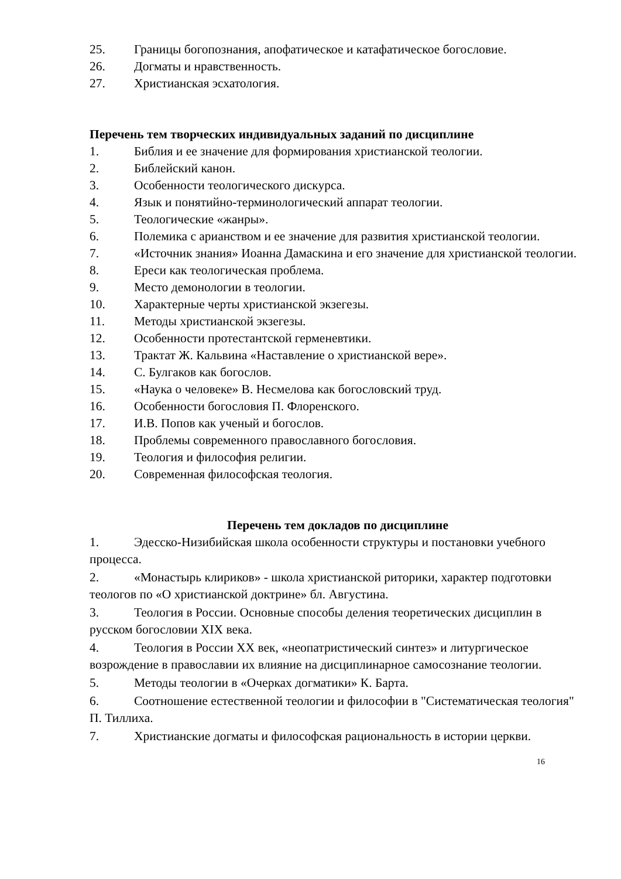25. Границы богопознания, апофатическое и катафатическое богословие.
26. Догматы и нравственность.
27. Христианская эсхатология.
Перечень тем творческих индивидуальных заданий по дисциплине
1. Библия и ее значение для формирования христианской теологии.
2. Библейский канон.
3. Особенности теологического дискурса.
4. Язык и понятийно-терминологический аппарат теологии.
5. Теологические «жанры».
6. Полемика с арианством и ее значение для развития христианской теологии.
7. «Источник знания» Иоанна Дамаскина и его значение для христианской теологии.
8. Ереси как теологическая проблема.
9. Место демонологии в теологии.
10. Характерные черты христианской экзегезы.
11. Методы христианской экзегезы.
12. Особенности протестантской герменевтики.
13. Трактат Ж. Кальвина «Наставление о христианской вере».
14. С. Булгаков как богослов.
15. «Наука о человеке» В. Несмелова как богословский труд.
16. Особенности богословия П. Флоренского.
17. И.В. Попов как ученый и богослов.
18. Проблемы современного православного богословия.
19. Теология и философия религии.
20. Современная философская теология.
Перечень тем докладов по дисциплине
1. Эдесско-Низибийская школа особенности структуры и постановки учебного процесса.
2. «Монастырь клириков» - школа христианской риторики, характер подготовки теологов по «О христианской доктрине» бл. Августина.
3. Теология в России. Основные способы деления теоретических дисциплин в русском богословии XIX века.
4. Теология в России XX век, «неопатристический синтез» и литургическое возрождение в православии их влияние на дисциплинарное самосознание теологии.
5. Методы теологии в «Очерках догматики» К. Барта.
6. Соотношение естественной теологии и философии в "Систематическая теология" П. Тиллиха.
7. Христианские догматы и философская рациональность в истории церкви.
16